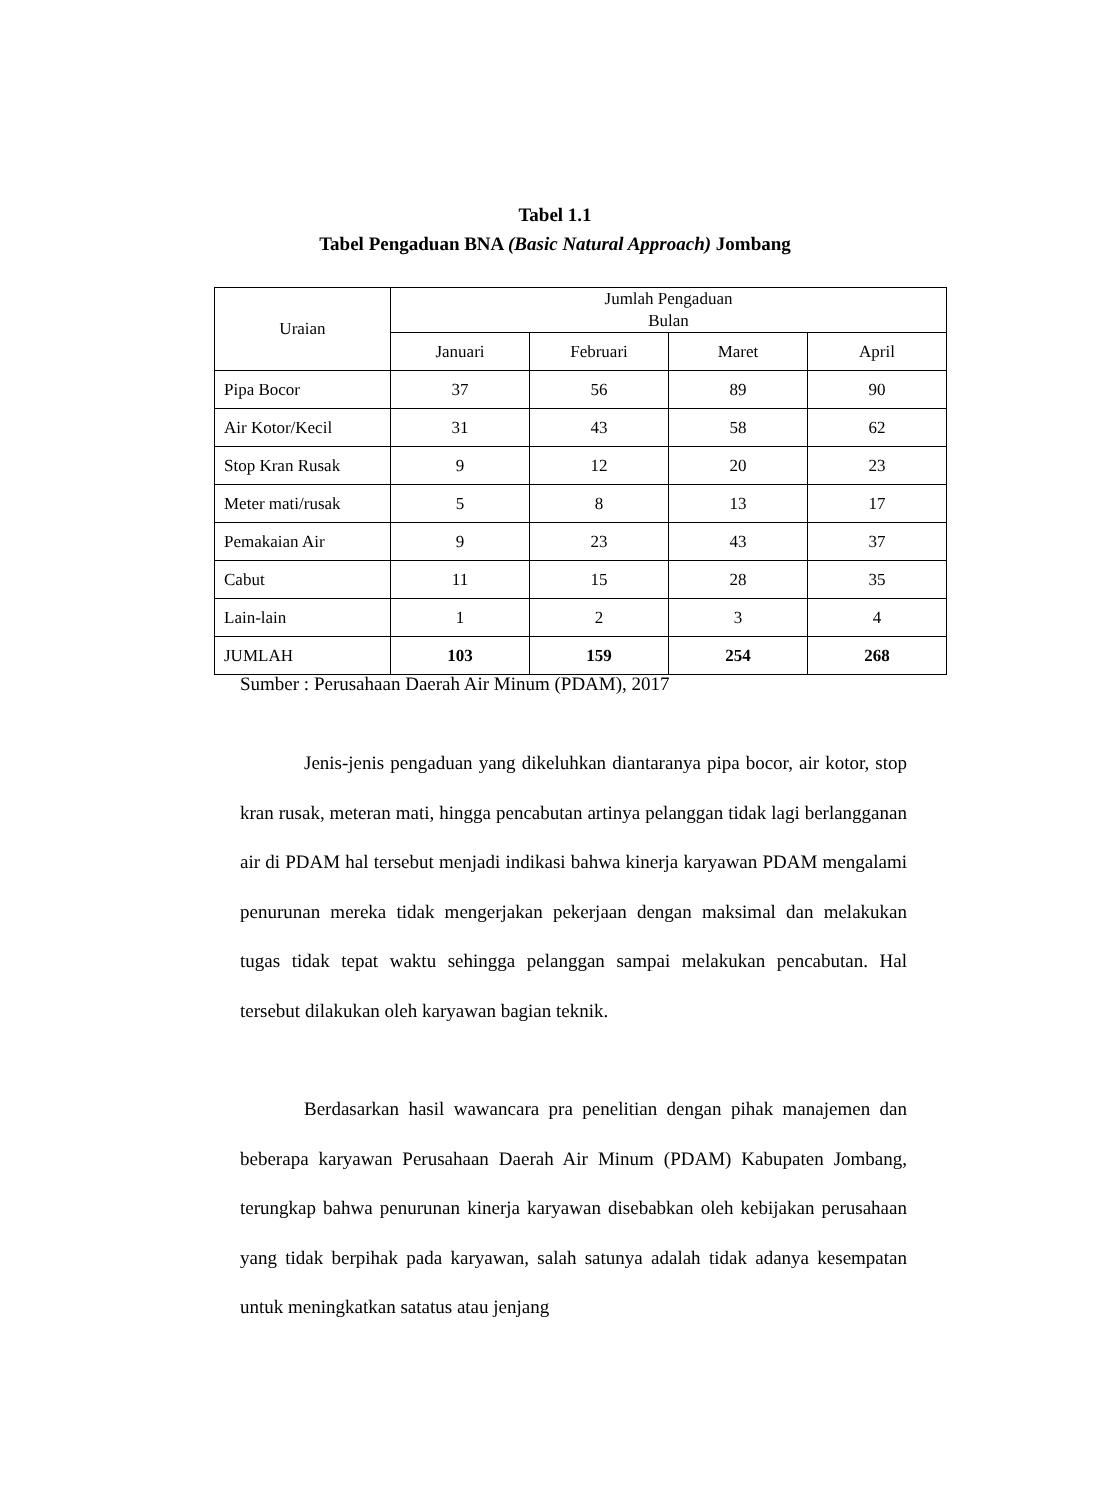Tabel 1.1
Tabel Pengaduan BNA (Basic Natural Approach) Jombang
| Uraian | Jumlah Pengaduan Bulan | | | |
| --- | --- | --- | --- | --- |
| | Januari | Februari | Maret | April |
| Pipa Bocor | 37 | 56 | 89 | 90 |
| Air Kotor/Kecil | 31 | 43 | 58 | 62 |
| Stop Kran Rusak | 9 | 12 | 20 | 23 |
| Meter mati/rusak | 5 | 8 | 13 | 17 |
| Pemakaian Air | 9 | 23 | 43 | 37 |
| Cabut | 11 | 15 | 28 | 35 |
| Lain-lain | 1 | 2 | 3 | 4 |
| JUMLAH | 103 | 159 | 254 | 268 |
Sumber : Perusahaan Daerah Air Minum (PDAM), 2017
Jenis-jenis pengaduan yang dikeluhkan diantaranya pipa bocor, air kotor, stop kran rusak, meteran mati, hingga pencabutan artinya pelanggan tidak lagi berlangganan air di PDAM hal tersebut menjadi indikasi bahwa kinerja karyawan PDAM mengalami penurunan mereka tidak mengerjakan pekerjaan dengan maksimal dan melakukan tugas tidak tepat waktu sehingga pelanggan sampai melakukan pencabutan. Hal tersebut dilakukan oleh karyawan bagian teknik.
Berdasarkan hasil wawancara pra penelitian dengan pihak manajemen dan beberapa karyawan Perusahaan Daerah Air Minum (PDAM) Kabupaten Jombang, terungkap bahwa penurunan kinerja karyawan disebabkan oleh kebijakan perusahaan yang tidak berpihak pada karyawan, salah satunya adalah tidak adanya kesempatan untuk meningkatkan satatus atau jenjang